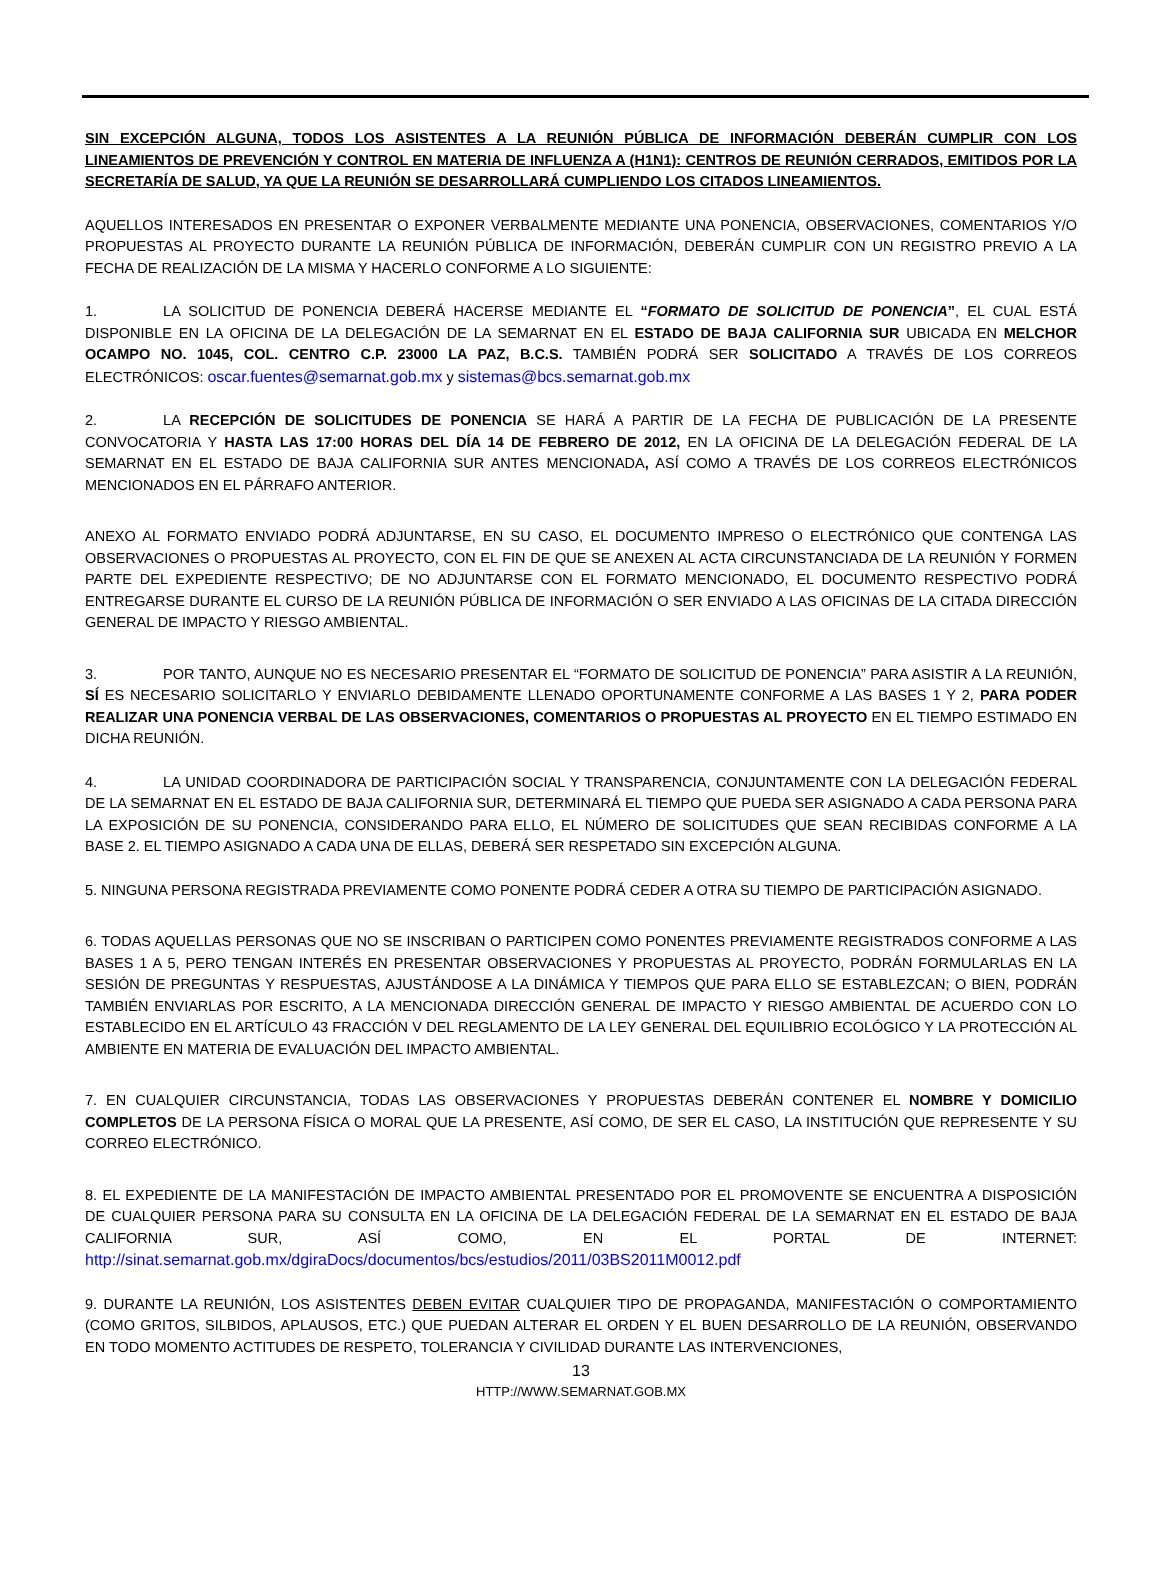SIN EXCEPCIÓN ALGUNA, TODOS LOS ASISTENTES A LA REUNIÓN PÚBLICA DE INFORMACIÓN DEBERÁN CUMPLIR CON LOS LINEAMIENTOS DE PREVENCIÓN Y CONTROL EN MATERIA DE INFLUENZA A (H1N1): CENTROS DE REUNIÓN CERRADOS, EMITIDOS POR LA SECRETARÍA DE SALUD, YA QUE LA REUNIÓN SE DESARROLLARÁ CUMPLIENDO LOS CITADOS LINEAMIENTOS.
AQUELLOS INTERESADOS EN PRESENTAR O EXPONER VERBALMENTE MEDIANTE UNA PONENCIA, OBSERVACIONES, COMENTARIOS Y/O PROPUESTAS AL PROYECTO DURANTE LA REUNIÓN PÚBLICA DE INFORMACIÓN, DEBERÁN CUMPLIR CON UN REGISTRO PREVIO A LA FECHA DE REALIZACIÓN DE LA MISMA Y HACERLO CONFORME A LO SIGUIENTE:
1. LA SOLICITUD DE PONENCIA DEBERÁ HACERSE MEDIANTE EL “FORMATO DE SOLICITUD DE PONENCIA”, EL CUAL ESTÁ DISPONIBLE EN LA OFICINA DE LA DELEGACIÓN DE LA SEMARNAT EN EL ESTADO DE BAJA CALIFORNIA SUR UBICADA EN MELCHOR OCAMPO NO. 1045, COL. CENTRO C.P. 23000 LA PAZ, B.C.S. TAMBIÉN PODRÁ SER SOLICITADO A TRAVÉS DE LOS CORREOS ELECTRÓNICOS: oscar.fuentes@semarnat.gob.mx y sistemas@bcs.semarnat.gob.mx
2. LA RECEPCIÓN DE SOLICITUDES DE PONENCIA SE HARÁ A PARTIR DE LA FECHA DE PUBLICACIÓN DE LA PRESENTE CONVOCATORIA Y HASTA LAS 17:00 HORAS DEL DÍA 14 DE FEBRERO DE 2012, EN LA OFICINA DE LA DELEGACIÓN FEDERAL DE LA SEMARNAT EN EL ESTADO DE BAJA CALIFORNIA SUR ANTES MENCIONADA, ASÍ COMO A TRAVÉS DE LOS CORREOS ELECTRÓNICOS MENCIONADOS EN EL PÁRRAFO ANTERIOR.
ANEXO AL FORMATO ENVIADO PODRÁ ADJUNTARSE, EN SU CASO, EL DOCUMENTO IMPRESO O ELECTRÓNICO QUE CONTENGA LAS OBSERVACIONES O PROPUESTAS AL PROYECTO, CON EL FIN DE QUE SE ANEXEN AL ACTA CIRCUNSTANCIADA DE LA REUNIÓN Y FORMEN PARTE DEL EXPEDIENTE RESPECTIVO; DE NO ADJUNTARSE CON EL FORMATO MENCIONADO, EL DOCUMENTO RESPECTIVO PODRÁ ENTREGARSE DURANTE EL CURSO DE LA REUNIÓN PÚBLICA DE INFORMACIÓN O SER ENVIADO A LAS OFICINAS DE LA CITADA DIRECCIÓN GENERAL DE IMPACTO Y RIESGO AMBIENTAL.
3. POR TANTO, AUNQUE NO ES NECESARIO PRESENTAR EL “FORMATO DE SOLICITUD DE PONENCIA” PARA ASISTIR A LA REUNIÓN, SÍ ES NECESARIO SOLICITARLO Y ENVIARLO DEBIDAMENTE LLENADO OPORTUNAMENTE CONFORME A LAS BASES 1 Y 2, PARA PODER REALIZAR UNA PONENCIA VERBAL DE LAS OBSERVACIONES, COMENTARIOS O PROPUESTAS AL PROYECTO EN EL TIEMPO ESTIMADO EN DICHA REUNIÓN.
4. LA UNIDAD COORDINADORA DE PARTICIPACIÓN SOCIAL Y TRANSPARENCIA, CONJUNTAMENTE CON LA DELEGACIÓN FEDERAL DE LA SEMARNAT EN EL ESTADO DE BAJA CALIFORNIA SUR, DETERMINARÁ EL TIEMPO QUE PUEDA SER ASIGNADO A CADA PERSONA PARA LA EXPOSICIÓN DE SU PONENCIA, CONSIDERANDO PARA ELLO, EL NÚMERO DE SOLICITUDES QUE SEAN RECIBIDAS CONFORME A LA BASE 2. EL TIEMPO ASIGNADO A CADA UNA DE ELLAS, DEBERÁ SER RESPETADO SIN EXCEPCIÓN ALGUNA.
5. NINGUNA PERSONA REGISTRADA PREVIAMENTE COMO PONENTE PODRÁ CEDER A OTRA SU TIEMPO DE PARTICIPACIÓN ASIGNADO.
6. TODAS AQUELLAS PERSONAS QUE NO SE INSCRIBAN O PARTICIPEN COMO PONENTES PREVIAMENTE REGISTRADOS CONFORME A LAS BASES 1 A 5, PERO TENGAN INTERÉS EN PRESENTAR OBSERVACIONES Y PROPUESTAS AL PROYECTO, PODRÁN FORMULARLAS EN LA SESIÓN DE PREGUNTAS Y RESPUESTAS, AJUSTÁNDOSE A LA DINÁMICA Y TIEMPOS QUE PARA ELLO SE ESTABLEZCAN; O BIEN, PODRÁN TAMBIÉN ENVIARLAS POR ESCRITO, A LA MENCIONADA DIRECCIÓN GENERAL DE IMPACTO Y RIESGO AMBIENTAL DE ACUERDO CON LO ESTABLECIDO EN EL ARTÍCULO 43 FRACCIÓN V DEL REGLAMENTO DE LA LEY GENERAL DEL EQUILIBRIO ECOLÓGICO Y LA PROTECCIÓN AL AMBIENTE EN MATERIA DE EVALUACIÓN DEL IMPACTO AMBIENTAL.
7. EN CUALQUIER CIRCUNSTANCIA, TODAS LAS OBSERVACIONES Y PROPUESTAS DEBERÁN CONTENER EL NOMBRE Y DOMICILIO COMPLETOS DE LA PERSONA FÍSICA O MORAL QUE LA PRESENTE, ASÍ COMO, DE SER EL CASO, LA INSTITUCIÓN QUE REPRESENTE Y SU CORREO ELECTRÓNICO.
8. EL EXPEDIENTE DE LA MANIFESTACIÓN DE IMPACTO AMBIENTAL PRESENTADO POR EL PROMOVENTE SE ENCUENTRA A DISPOSICIÓN DE CUALQUIER PERSONA PARA SU CONSULTA EN LA OFICINA DE LA DELEGACIÓN FEDERAL DE LA SEMARNAT EN EL ESTADO DE BAJA CALIFORNIA SUR, ASÍ COMO, EN EL PORTAL DE INTERNET: http://sinat.semarnat.gob.mx/dgiraDocs/documentos/bcs/estudios/2011/03BS2011M0012.pdf
9. DURANTE LA REUNIÓN, LOS ASISTENTES DEBEN EVITAR CUALQUIER TIPO DE PROPAGANDA, MANIFESTACIÓN O COMPORTAMIENTO (COMO GRITOS, SILBIDOS, APLAUSOS, ETC.) QUE PUEDAN ALTERAR EL ORDEN Y EL BUEN DESARROLLO DE LA REUNIÓN, OBSERVANDO EN TODO MOMENTO ACTITUDES DE RESPETO, TOLERANCIA Y CIVILIDAD DURANTE LAS INTERVENCIONES,
13
HTTP://WWW.SEMARNAT.GOB.MX